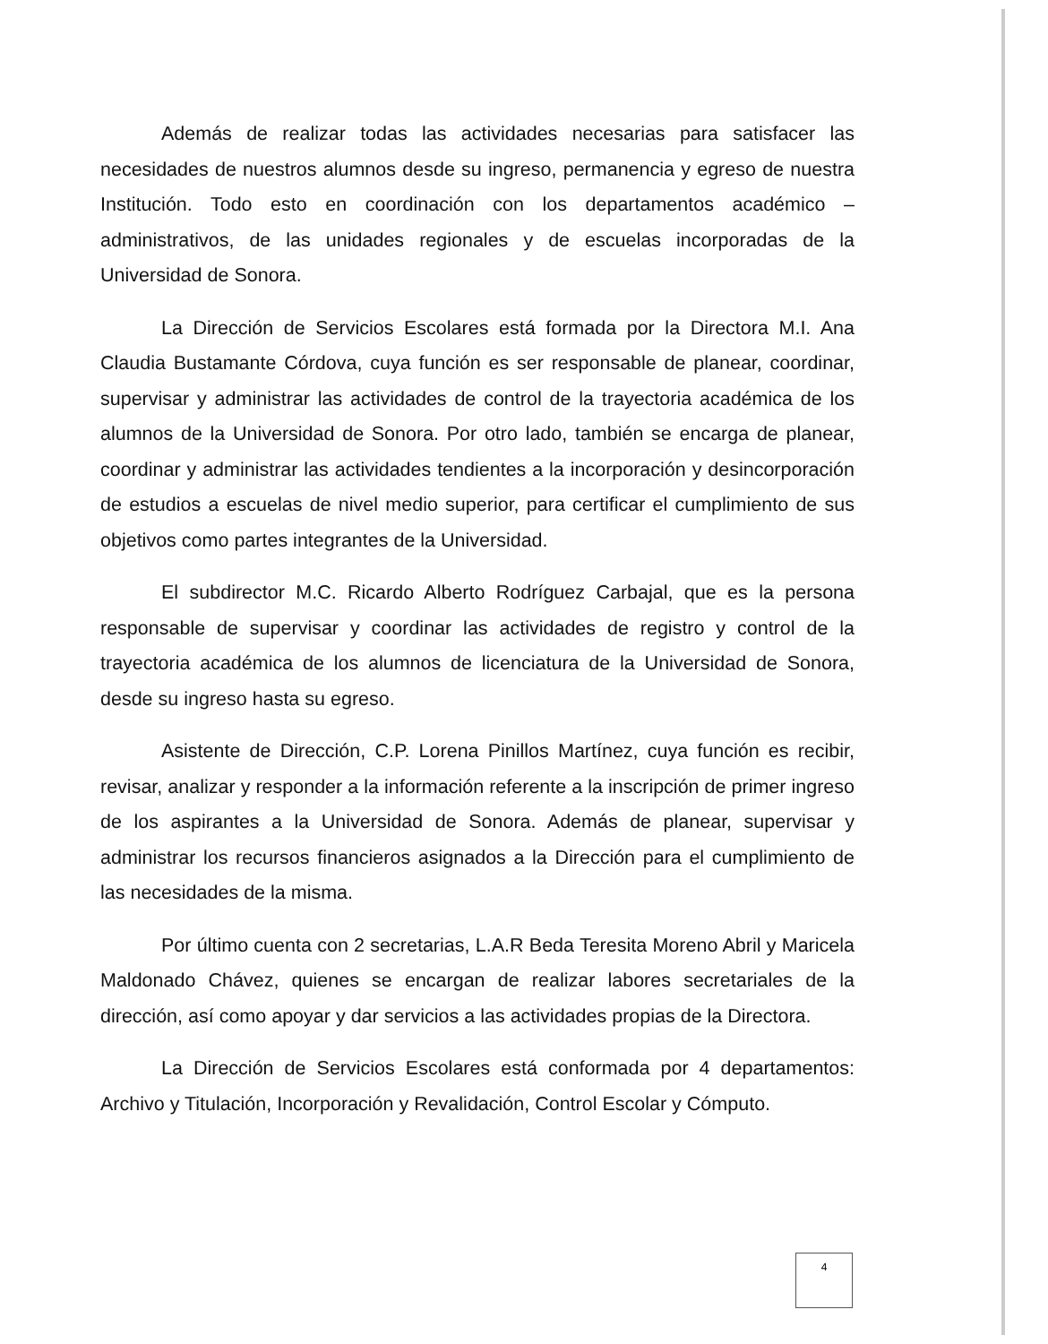Además de realizar todas las actividades necesarias para satisfacer las necesidades de nuestros alumnos desde su ingreso, permanencia y egreso de nuestra Institución. Todo esto en coordinación con los departamentos académico – administrativos, de las unidades regionales y de escuelas incorporadas de la Universidad de Sonora.
La Dirección de Servicios Escolares está formada por la Directora M.I. Ana Claudia Bustamante Córdova, cuya función es ser responsable de planear, coordinar, supervisar y administrar las actividades de control de la trayectoria académica de los alumnos de la Universidad de Sonora. Por otro lado, también se encarga de planear, coordinar y administrar las actividades tendientes a la incorporación y desincorporación de estudios a escuelas de nivel medio superior, para certificar el cumplimiento de sus objetivos como partes integrantes de la Universidad.
El subdirector M.C. Ricardo Alberto Rodríguez Carbajal, que es la persona responsable de supervisar y coordinar las actividades de registro y control de la trayectoria académica de los alumnos de licenciatura de la Universidad de Sonora, desde su ingreso hasta su egreso.
Asistente de Dirección, C.P. Lorena Pinillos Martínez, cuya función es recibir, revisar, analizar y responder a la información referente a la inscripción de primer ingreso de los aspirantes a la Universidad de Sonora. Además de planear, supervisar y administrar los recursos financieros asignados a la Dirección para el cumplimiento de las necesidades de la misma.
Por último cuenta con 2 secretarias, L.A.R Beda Teresita Moreno Abril y Maricela Maldonado Chávez, quienes se encargan de realizar labores secretariales de la dirección, así como apoyar y dar servicios a las actividades propias de la Directora.
La Dirección de Servicios Escolares está conformada por 4 departamentos: Archivo y Titulación, Incorporación y Revalidación, Control Escolar y Cómputo.
4